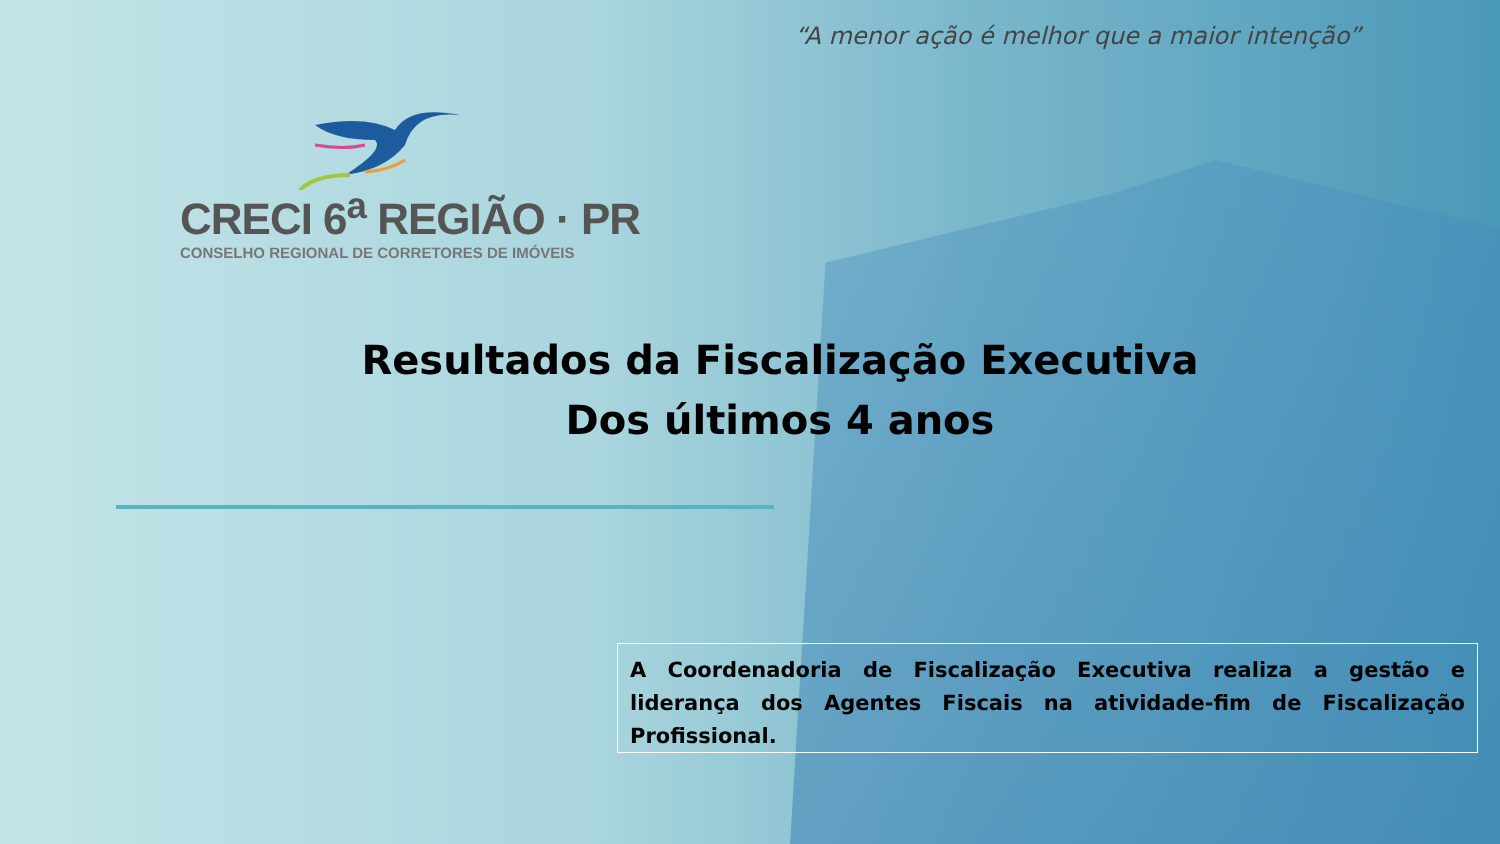“A menor ação é melhor que a maior intenção”
CRECI 6<sup>a</sup> REGIÃO · PR
CONSELHO REGIONAL DE CORRETORES DE IMÓVEIS
Resultados da Fiscalização Executiva
Dos últimos 4 anos
A Coordenadoria de Fiscalização Executiva realiza a gestão e liderança dos Agentes Fiscais na atividade-fim de Fiscalização Profissional.